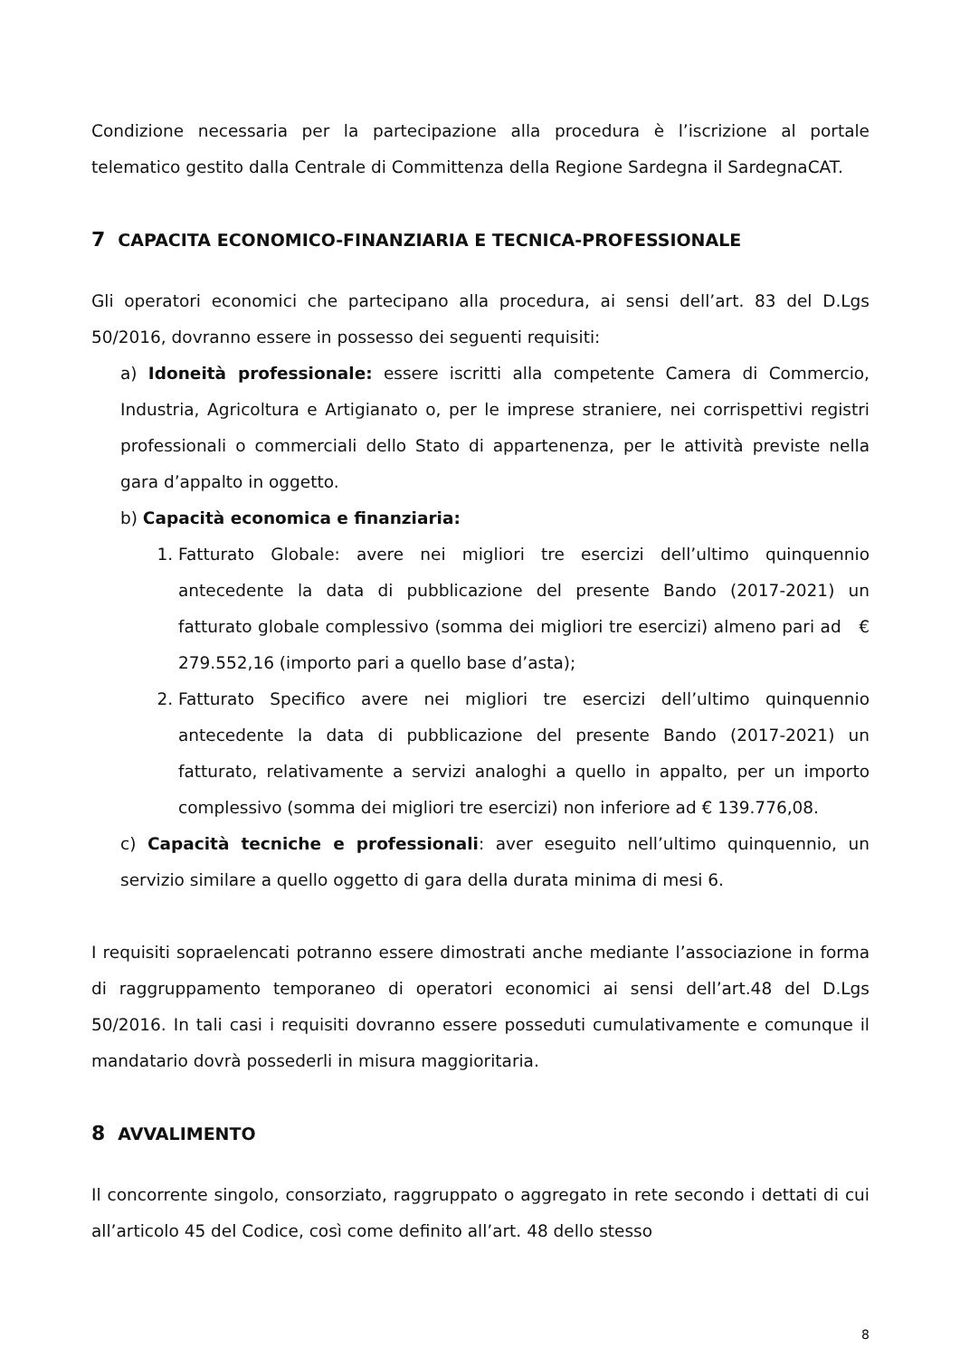Condizione necessaria per la partecipazione alla procedura è l’iscrizione al portale telematico gestito dalla Centrale di Committenza della Regione Sardegna il SardegnaCAT.
7 CAPACITA ECONOMICO-FINANZIARIA E TECNICA-PROFESSIONALE
Gli operatori economici che partecipano alla procedura, ai sensi dell’art. 83 del D.Lgs 50/2016, dovranno essere in possesso dei seguenti requisiti:
a) Idoneità professionale: essere iscritti alla competente Camera di Commercio, Industria, Agricoltura e Artigianato o, per le imprese straniere, nei corrispettivi registri professionali o commerciali dello Stato di appartenenza, per le attività previste nella gara d’appalto in oggetto.
b) Capacità economica e finanziaria:
1. Fatturato Globale: avere nei migliori tre esercizi dell’ultimo quinquennio antecedente la data di pubblicazione del presente Bando (2017-2021) un fatturato globale complessivo (somma dei migliori tre esercizi) almeno pari ad € 279.552,16 (importo pari a quello base d’asta);
2. Fatturato Specifico avere nei migliori tre esercizi dell’ultimo quinquennio antecedente la data di pubblicazione del presente Bando (2017-2021) un fatturato, relativamente a servizi analoghi a quello in appalto, per un importo complessivo (somma dei migliori tre esercizi) non inferiore ad € 139.776,08.
c) Capacità tecniche e professionali: aver eseguito nell’ultimo quinquennio, un servizio similare a quello oggetto di gara della durata minima di mesi 6.
I requisiti sopraelencati potranno essere dimostrati anche mediante l’associazione in forma di raggruppamento temporaneo di operatori economici ai sensi dell’art.48 del D.Lgs 50/2016. In tali casi i requisiti dovranno essere posseduti cumulativamente e comunque il mandatario dovrà possederli in misura maggioritaria.
8 AVVALIMENTO
Il concorrente singolo, consorziato, raggruppato o aggregato in rete secondo i dettati di cui all’articolo 45 del Codice, così come definito all’art. 48 dello stesso
8